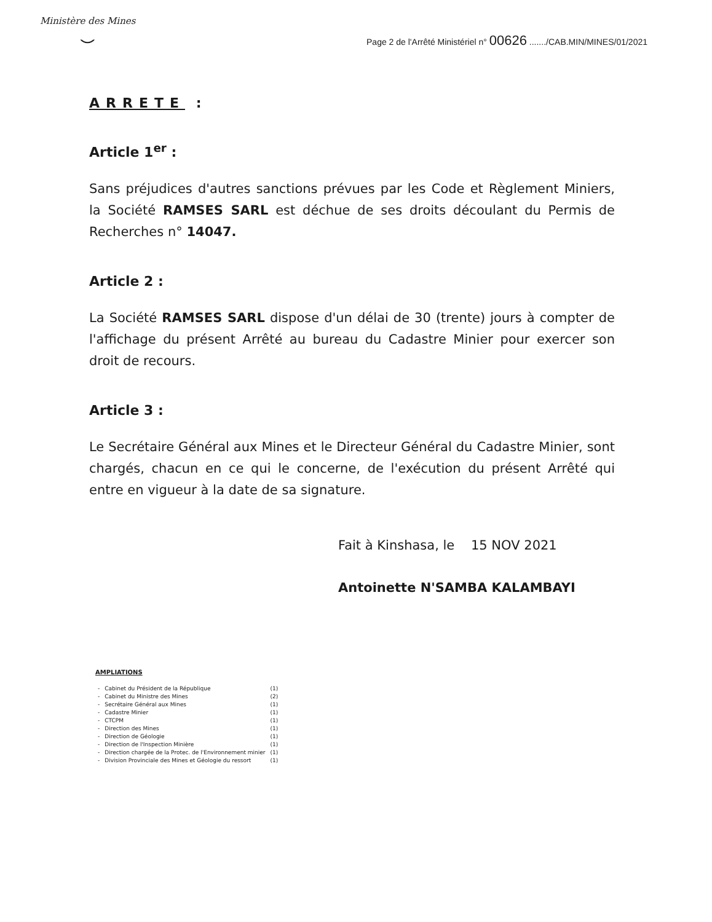Ministère des Mines
⌣
Page 2 de l'Arrêté Ministériel n° 00626 ......./CAB.MIN/MINES/01/2021
ARRETE :
Article 1<sup>er</sup> :
Sans préjudices d'autres sanctions prévues par les Code et Règlement Miniers, la Société RAMSES SARL est déchue de ses droits découlant du Permis de Recherches n° 14047.
Article 2 :
La Société RAMSES SARL dispose d'un délai de 30 (trente) jours à compter de l'affichage du présent Arrêté au bureau du Cadastre Minier pour exercer son droit de recours.
Article 3 :
Le Secrétaire Général aux Mines et le Directeur Général du Cadastre Minier, sont chargés, chacun en ce qui le concerne, de l'exécution du présent Arrêté qui entre en vigueur à la date de sa signature.
Fait à Kinshasa, le 15 NOV 2021
Antoinette N'SAMBA KALAMBAYI
AMPLIATIONS
| - | Cabinet du Président de la République | (1) |
| - | Cabinet du Ministre des Mines | (2) |
| - | Secrétaire Général aux Mines | (1) |
| - | Cadastre Minier | (1) |
| - | CTCPM | (1) |
| - | Direction des Mines | (1) |
| - | Direction de Géologie | (1) |
| - | Direction de l'Inspection Minière | (1) |
| - | Direction chargée de la Protec. de l'Environnement minier | (1) |
| - | Division Provinciale des Mines et Géologie du ressort | (1) |